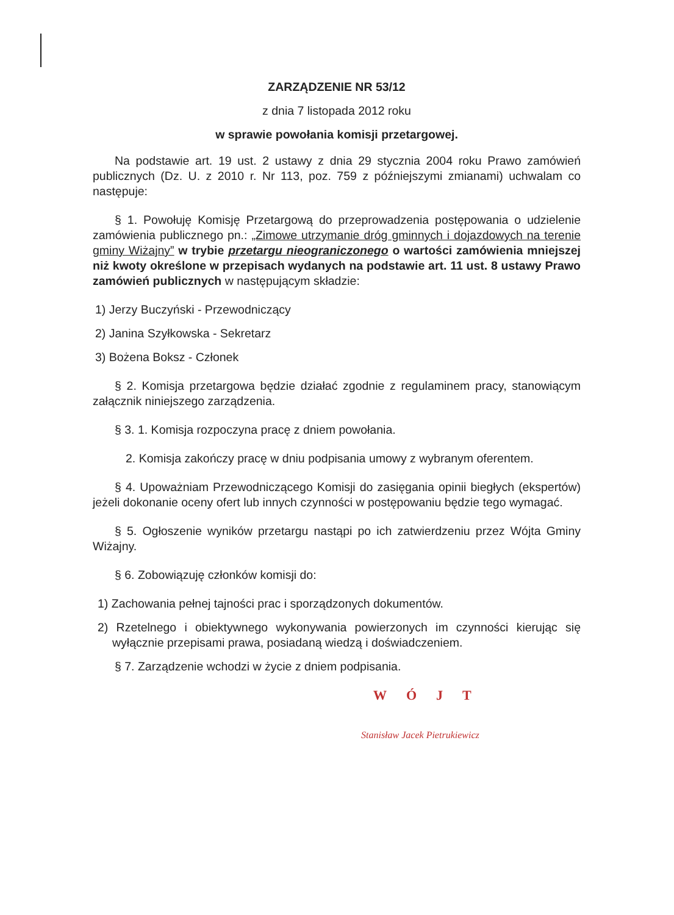ZARZĄDZENIE NR 53/12
z dnia 7 listopada 2012 roku
w sprawie powołania komisji przetargowej.
Na podstawie art. 19 ust. 2 ustawy z dnia 29 stycznia 2004 roku Prawo zamówień publicznych (Dz. U. z 2010 r. Nr 113, poz. 759 z późniejszymi zmianami) uchwalam co następuje:
§ 1. Powołuję Komisję Przetargową do przeprowadzenia postępowania o udzielenie zamówienia publicznego pn.: „Zimowe utrzymanie dróg gminnych i dojazdowych na terenie gminy Wiżajny” w trybie przetargu nieograniczonego o wartości zamówienia mniejszej niż kwoty określone w przepisach wydanych na podstawie art. 11 ust. 8 ustawy Prawo zamówień publicznych w następującym składzie:
1) Jerzy Buczyński - Przewodniczący
2) Janina Szyłkowska - Sekretarz
3) Bożena Boksz - Członek
§ 2. Komisja przetargowa będzie działać zgodnie z regulaminem pracy, stanowiącym załącznik niniejszego zarządzenia.
§ 3. 1. Komisja rozpoczyna pracę z dniem powołania.
2. Komisja zakończy pracę w dniu podpisania umowy z wybranym oferentem.
§ 4. Upoważniam Przewodniczącego Komisji do zasięgania opinii biegłych (ekspertów) jeżeli dokonanie oceny ofert lub innych czynności w postępowaniu będzie tego wymagać.
§ 5. Ogłoszenie wyników przetargu nastąpi po ich zatwierdzeniu przez Wójta Gminy Wiżajny.
§ 6. Zobowiązuję członków komisji do:
1) Zachowania pełnej tajności prac i sporządzonych dokumentów.
2) Rzetelnego i obiektywnego wykonywania powierzonych im czynności kierując się wyłącznie przepisami prawa, posiadaną wiedzą i doświadczeniem.
§ 7. Zarządzenie wchodzi w życie z dniem podpisania.
WÓJT
Stanisław Jacek Pietrukiewicz